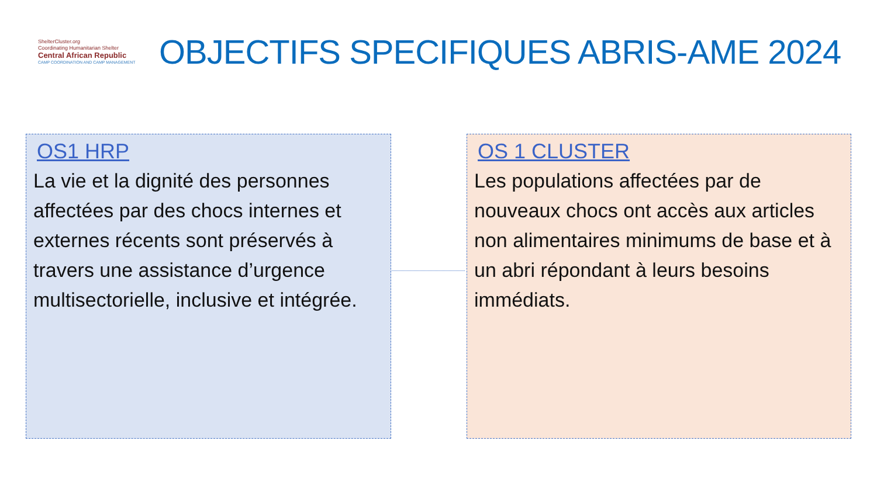ShelterCluster.org
Coordinating Humanitarian Shelter
Central African Republic
CAMP COORDINATION AND CAMP MANAGEMENT
OBJECTIFS SPECIFIQUES ABRIS-AME 2024
OS1 HRP
La vie et la dignité des personnes affectées par des chocs internes et externes récents sont préservés à travers une assistance d’urgence multisectorielle, inclusive et intégrée.
OS 1 CLUSTER
Les populations affectées par de nouveaux chocs ont accès aux articles non alimentaires minimums de base et à un abri répondant à leurs besoins immédiats.